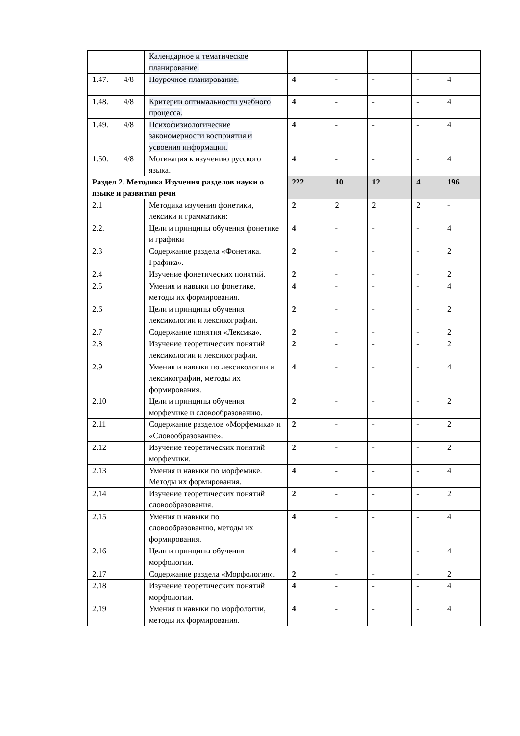| | | Календарное и тематическое планирование. | | | | | |
| 1.47. | 4/8 | Поурочное планирование. | 4 | - | - | - | 4 |
| 1.48. | 4/8 | Критерии оптимальности учебного процесса. | 4 | - | - | - | 4 |
| 1.49. | 4/8 | Психофизиологические закономерности восприятия и усвоения информации. | 4 | - | - | - | 4 |
| 1.50. | 4/8 | Мотивация к изучению русского языка. | 4 | - | - | - | 4 |
| Раздел 2. Методика Изучения разделов науки о языке и развития речи | | | 222 | 10 | 12 | 4 | 196 |
| 2.1 | | Методика изучения фонетики, лексики и грамматики: | 2 | 2 | 2 | 2 | - |
| 2.2. | | Цели и принципы обучения фонетике и графики | 4 | - | - | - | 4 |
| 2.3 | | Содержание раздела «Фонетика. Графика». | 2 | - | - | - | 2 |
| 2.4 | | Изучение фонетических понятий. | 2 | - | - | - | 2 |
| 2.5 | | Умения и навыки по фонетике, методы их формирования. | 4 | - | - | - | 4 |
| 2.6 | | Цели и принципы обучения лексикологии и лексикографии. | 2 | - | - | - | 2 |
| 2.7 | | Содержание понятия «Лексика». | 2 | - | - | - | 2 |
| 2.8 | | Изучение теоретических понятий лексикологии и лексикографии. | 2 | - | - | - | 2 |
| 2.9 | | Умения и навыки по лексикологии и лексикографии, методы их формирования. | 4 | - | - | - | 4 |
| 2.10 | | Цели и принципы обучения морфемике и словообразованию. | 2 | - | - | - | 2 |
| 2.11 | | Содержание разделов «Морфемика» и «Словообразование». | 2 | - | - | - | 2 |
| 2.12 | | Изучение теоретических понятий морфемики. | 2 | - | - | - | 2 |
| 2.13 | | Умения и навыки по морфемике. Методы их формирования. | 4 | - | - | - | 4 |
| 2.14 | | Изучение теоретических понятий словообразования. | 2 | - | - | - | 2 |
| 2.15 | | Умения и навыки по словообразованию, методы их формирования. | 4 | - | - | - | 4 |
| 2.16 | | Цели и принципы обучения морфологии. | 4 | - | - | - | 4 |
| 2.17 | | Содержание раздела «Морфология». | 2 | - | - | - | 2 |
| 2.18 | | Изучение теоретических понятий морфологии. | 4 | - | - | - | 4 |
| 2.19 | | Умения и навыки по морфологии, методы их формирования. | 4 | - | - | - | 4 |